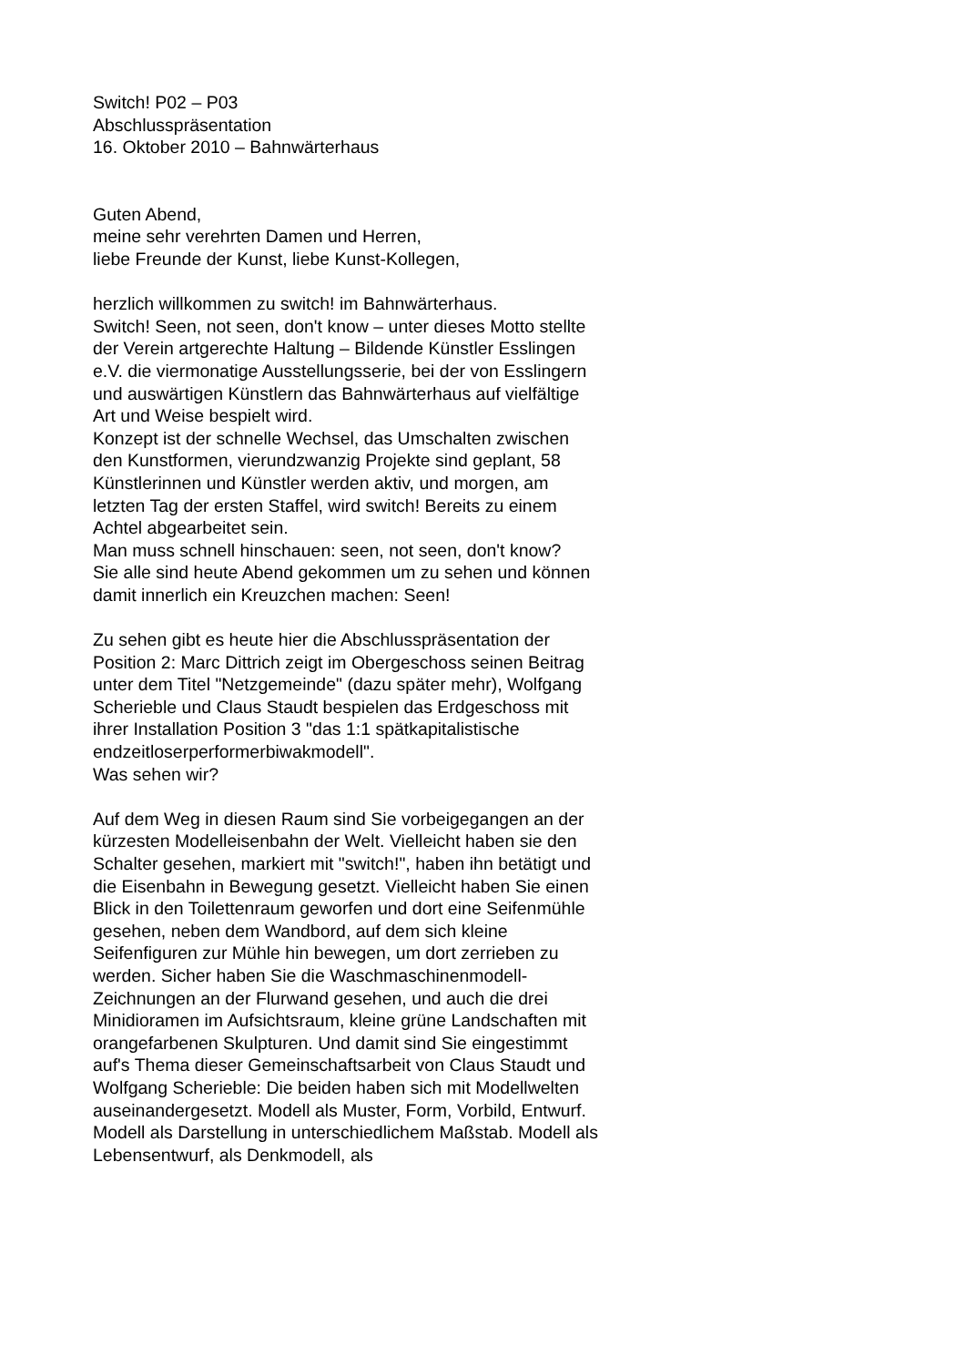Switch! P02 – P03
Abschlusspräsentation
16. Oktober 2010 – Bahnwärterhaus
Guten Abend,
meine sehr verehrten Damen und Herren,
liebe Freunde der Kunst, liebe Kunst-Kollegen,
herzlich willkommen zu switch! im Bahnwärterhaus.
Switch! Seen, not seen, don't know – unter dieses Motto stellte der Verein artgerechte Haltung – Bildende Künstler Esslingen e.V. die viermonatige Ausstellungsserie, bei der von Esslingern und auswärtigen Künstlern das Bahnwärterhaus auf vielfältige Art und Weise bespielt wird.
Konzept ist der schnelle Wechsel, das Umschalten zwischen den Kunstformen, vierundzwanzig Projekte sind geplant, 58 Künstlerinnen und Künstler werden aktiv, und morgen, am letzten Tag der ersten Staffel, wird switch! Bereits zu einem Achtel abgearbeitet sein.
Man muss schnell hinschauen: seen, not seen, don't know?
Sie alle sind heute Abend gekommen um zu sehen und können damit innerlich ein Kreuzchen machen: Seen!
Zu sehen gibt es heute hier die Abschlusspräsentation der Position 2: Marc Dittrich zeigt im Obergeschoss seinen Beitrag unter dem Titel "Netzgemeinde" (dazu später mehr), Wolfgang Scherieble und Claus Staudt bespielen das Erdgeschoss mit ihrer Installation Position 3 "das 1:1 spätkapitalistische endzeitloserperformerbiwakmodell".
Was sehen wir?
Auf dem Weg in diesen Raum sind Sie vorbeigegangen an der kürzesten Modelleisenbahn der Welt. Vielleicht haben sie den Schalter gesehen, markiert mit "switch!", haben ihn betätigt und die Eisenbahn in Bewegung gesetzt. Vielleicht haben Sie einen Blick in den Toilettenraum geworfen und dort eine Seifenmühle gesehen, neben dem Wandbord, auf dem sich kleine Seifenfiguren zur Mühle hin bewegen, um dort zerrieben zu werden. Sicher haben Sie die Waschmaschinenmodell-Zeichnungen an der Flurwand gesehen, und auch die drei Minidioramen im Aufsichtsraum, kleine grüne Landschaften mit orangefarbenen Skulpturen. Und damit sind Sie eingestimmt auf's Thema dieser Gemeinschaftsarbeit von Claus Staudt und Wolfgang Scherieble: Die beiden haben sich mit Modellwelten auseinandergesetzt. Modell als Muster, Form, Vorbild, Entwurf. Modell als Darstellung in unterschiedlichem Maßstab. Modell als Lebensentwurf, als Denkmodell, als